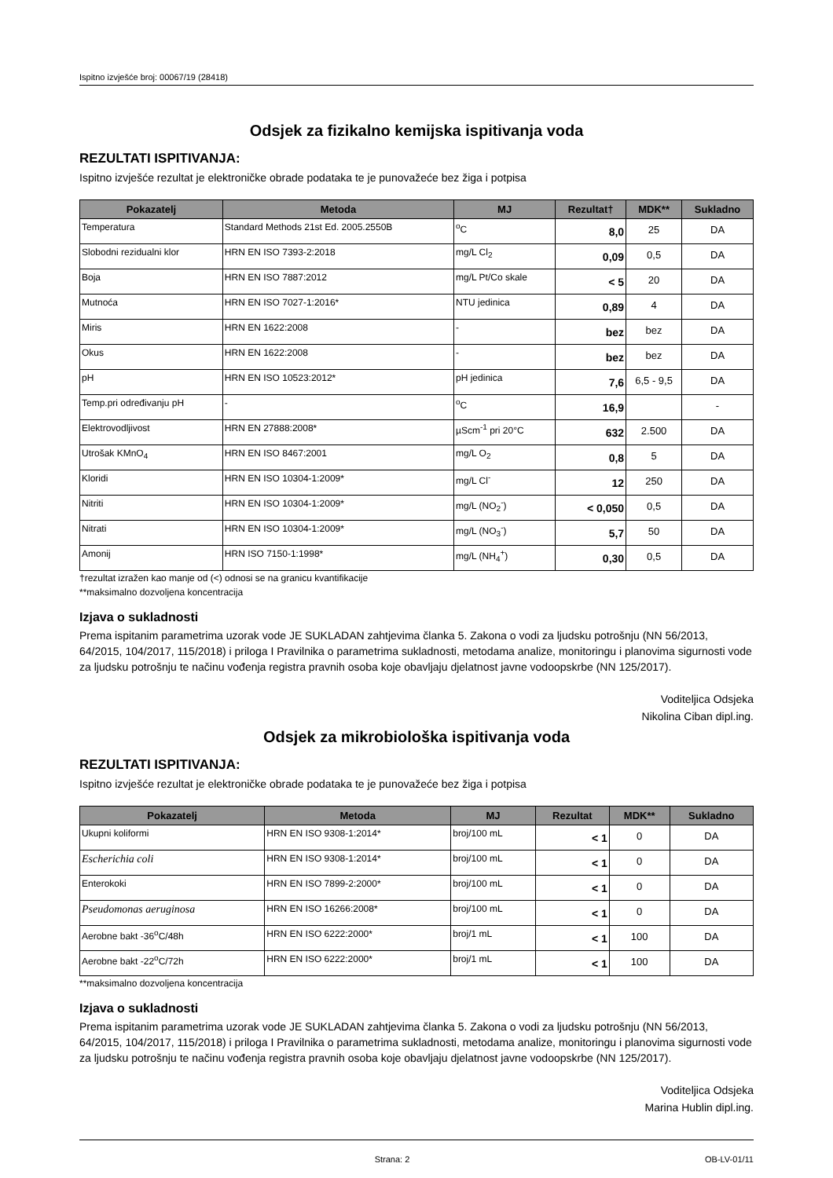Ispitno izvješće broj: 00067/19 (28418)
Odsjek za fizikalno kemijska ispitivanja voda
REZULTATI ISPITIVANJA:
Ispitno izvješće rezultat je elektroničke obrade podataka te je punovažeće bez žiga i potpisa
| Pokazatelj | Metoda | MJ | Rezultat† | MDK** | Sukladno |
| --- | --- | --- | --- | --- | --- |
| Temperatura | Standard Methods 21st Ed. 2005.2550B | <sup>o</sup> C | 8,0 | 25 | DA |
| Slobodni rezidualni klor | HRN EN ISO 7393-2:2018 | mg/L Cl<sub>2</sub> | 0,09 | 0,5 | DA |
| Boja | HRN EN ISO 7887:2012 | mg/L Pt/Co skale | < 5 | 20 | DA |
| Mutnoća | HRN EN ISO 7027-1:2016* | NTU jedinica | 0,89 | 4 | DA |
| Miris | HRN EN 1622:2008 | - | bez | bez | DA |
| Okus | HRN EN 1622:2008 | - | bez | bez | DA |
| pH | HRN EN ISO 10523:2012* | pH jedinica | 7,6 | 6,5 - 9,5 | DA |
| Temp.pri određivanju pH | - | <sup>o</sup> C | 16,9 | | - |
| Elektrovodljivost | HRN EN 27888:2008* | µScm<sup>-1</sup> pri 20°C | 632 | 2.500 | DA |
| Utrošak KMnO<sub>4</sub> | HRN EN ISO 8467:2001 | mg/L O<sub>2</sub> | 0,8 | 5 | DA |
| Kloridi | HRN EN ISO 10304-1:2009* | mg/L Cl<sup>-</sup> | 12 | 250 | DA |
| Nitriti | HRN EN ISO 10304-1:2009* | mg/L (NO<sub>2</sub><sup>-</sup>) | < 0,050 | 0,5 | DA |
| Nitrati | HRN EN ISO 10304-1:2009* | mg/L (NO<sub>3</sub><sup>-</sup>) | 5,7 | 50 | DA |
| Amonij | HRN ISO 7150-1:1998* | mg/L (NH<sub>4</sub><sup>+</sup>) | 0,30 | 0,5 | DA |
†rezultat izražen kao manje od (<) odnosi se na granicu kvantifikacije
**maksimalno dozvoljena koncentracija
Izjava o sukladnosti
Prema ispitanim parametrima uzorak vode JE SUKLADAN zahtjevima članka 5. Zakona o vodi za ljudsku potrošnju (NN 56/2013, 64/2015, 104/2017, 115/2018) i priloga I Pravilnika o parametrima sukladnosti, metodama analize, monitoringu i planovima sigurnosti vode za ljudsku potrošnju te načinu vođenja registra pravnih osoba koje obavljaju djelatnost javne vodoopskrbe (NN 125/2017).
Voditeljica Odsjeka
Nikolina Ciban dipl.ing.
Odsjek za mikrobiološka ispitivanja voda
REZULTATI ISPITIVANJA:
Ispitno izvješće rezultat je elektroničke obrade podataka te je punovažeće bez žiga i potpisa
| Pokazatelj | Metoda | MJ | Rezultat | MDK** | Sukladno |
| --- | --- | --- | --- | --- | --- |
| Ukupni koliformi | HRN EN ISO 9308-1:2014* | broj/100 mL | < 1 | 0 | DA |
| Escherichia coli | HRN EN ISO 9308-1:2014* | broj/100 mL | < 1 | 0 | DA |
| Enterokoki | HRN EN ISO 7899-2:2000* | broj/100 mL | < 1 | 0 | DA |
| Pseudomonas aeruginosa | HRN EN ISO 16266:2008* | broj/100 mL | < 1 | 0 | DA |
| Aerobne bakt -36<sup>o</sup>C/48h | HRN EN ISO 6222:2000* | broj/1 mL | < 1 | 100 | DA |
| Aerobne bakt -22<sup>o</sup>C/72h | HRN EN ISO 6222:2000* | broj/1 mL | < 1 | 100 | DA |
**maksimalno dozvoljena koncentracija
Izjava o sukladnosti
Prema ispitanim parametrima uzorak vode JE SUKLADAN zahtjevima članka 5. Zakona o vodi za ljudsku potrošnju (NN 56/2013, 64/2015, 104/2017, 115/2018) i priloga I Pravilnika o parametrima sukladnosti, metodama analize, monitoringu i planovima sigurnosti vode za ljudsku potrošnju te načinu vođenja registra pravnih osoba koje obavljaju djelatnost javne vodoopskrbe (NN 125/2017).
Voditeljica Odsjeka
Marina Hublin dipl.ing.
Strana: 2 OB-LV-01/11